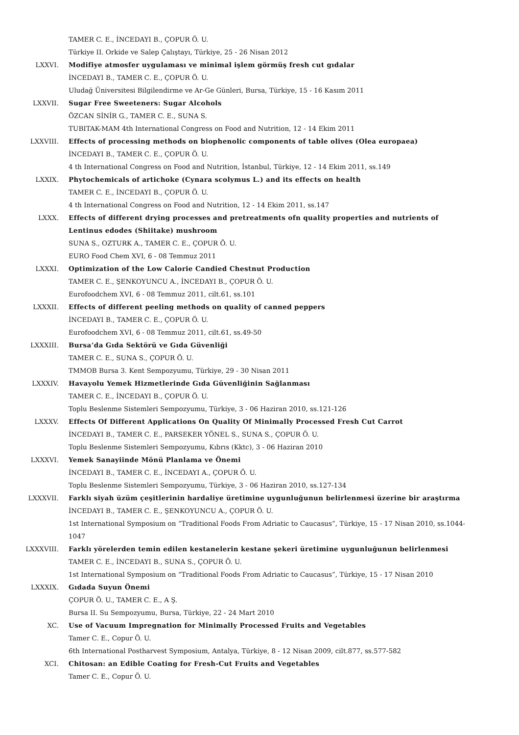TAMER C. E., İNCEDAYI B., ÇOPUR Ö. U.
Türkiye II. Orkide ve Salep Çalıştayı, Türkiye, 25 - 26 Nisan 2012
LXXVI. Modifiye atmosfer uygulaması ve minimal işlem görmüş fresh cut gıdalar
İNCEDAYI B., TAMER C. E., ÇOPUR Ö. U.
Uludağ Üniversitesi Bilgilendirme ve Ar-Ge Günleri, Bursa, Türkiye, 15 - 16 Kasım 2011
LXXVII. Sugar Free Sweeteners: Sugar Alcohols
ÖZCAN SİNİR G., TAMER C. E., SUNA S.
TUBITAK-MAM 4th International Congress on Food and Nutrition, 12 - 14 Ekim 2011
LXXVIII. Effects of processing methods on biophenolic components of table olives (Olea europaea)
İNCEDAYI B., TAMER C. E., ÇOPUR Ö. U.
4 th International Congress on Food and Nutrition, İstanbul, Türkiye, 12 - 14 Ekim 2011, ss.149
LXXIX. Phytochemicals of artichoke (Cynara scolymus L.) and its effects on health
TAMER C. E., İNCEDAYI B., ÇOPUR Ö. U.
4 th International Congress on Food and Nutrition, 12 - 14 Ekim 2011, ss.147
LXXX. Effects of different drying processes and pretreatments ofn quality properties and nutrients of Lentinus edodes (Shiitake) mushroom
SUNA S., OZTURK A., TAMER C. E., ÇOPUR Ö. U.
EURO Food Chem XVI, 6 - 08 Temmuz 2011
LXXXI. Optimization of the Low Calorie Candied Chestnut Production
TAMER C. E., ŞENKOYUNCU A., İNCEDAYI B., ÇOPUR Ö. U.
Eurofoodchem XVI, 6 - 08 Temmuz 2011, cilt.61, ss.101
LXXXII. Effects of different peeling methods on quality of canned peppers
İNCEDAYI B., TAMER C. E., ÇOPUR Ö. U.
Eurofoodchem XVI, 6 - 08 Temmuz 2011, cilt.61, ss.49-50
LXXXIII. Bursa’da Gıda Sektörü ve Gıda Güvenliği
TAMER C. E., SUNA S., ÇOPUR Ö. U.
TMMOB Bursa 3. Kent Sempozyumu, Türkiye, 29 - 30 Nisan 2011
LXXXIV. Havayolu Yemek Hizmetlerinde Gıda Güvenliğinin Sağlanması
TAMER C. E., İNCEDAYI B., ÇOPUR Ö. U.
Toplu Beslenme Sistemleri Sempozyumu, Türkiye, 3 - 06 Haziran 2010, ss.121-126
LXXXV. Effects Of Different Applications On Quality Of Minimally Processed Fresh Cut Carrot
İNCEDAYI B., TAMER C. E., PARSEKER YÖNEL S., SUNA S., ÇOPUR Ö. U.
Toplu Beslenme Sistemleri Sempozyumu, Kıbrıs (Kktc), 3 - 06 Haziran 2010
LXXXVI. Yemek Sanayiinde Mönü Planlama ve Önemi
İNCEDAYI B., TAMER C. E., İNCEDAYI A., ÇOPUR Ö. U.
Toplu Beslenme Sistemleri Sempozyumu, Türkiye, 3 - 06 Haziran 2010, ss.127-134
LXXXVII. Farklı siyah üzüm çeşitlerinin hardaliye üretimine uygunluğunun belirlenmesi üzerine bir araştırma
İNCEDAYI B., TAMER C. E., ŞENKOYUNCU A., ÇOPUR Ö. U.
1st International Symposium on “Traditional Foods From Adriatic to Caucasus”, Türkiye, 15 - 17 Nisan 2010, ss.1044-1047
LXXXVIII. Farklı yörelerden temin edilen kestanelerin kestane şekeri üretimine uygunluğunun belirlenmesi
TAMER C. E., İNCEDAYI B., SUNA S., ÇOPUR Ö. U.
1st International Symposium on “Traditional Foods From Adriatic to Caucasus”, Türkiye, 15 - 17 Nisan 2010
LXXXIX. Gıdada Suyun Önemi
ÇOPUR Ö. U., TAMER C. E., A Ş.
Bursa II. Su Sempozyumu, Bursa, Türkiye, 22 - 24 Mart 2010
XC. Use of Vacuum Impregnation for Minimally Processed Fruits and Vegetables
Tamer C. E., Copur Ö. U.
6th International Postharvest Symposium, Antalya, Türkiye, 8 - 12 Nisan 2009, cilt.877, ss.577-582
XCI. Chitosan: an Edible Coating for Fresh-Cut Fruits and Vegetables
Tamer C. E., Copur Ö. U.